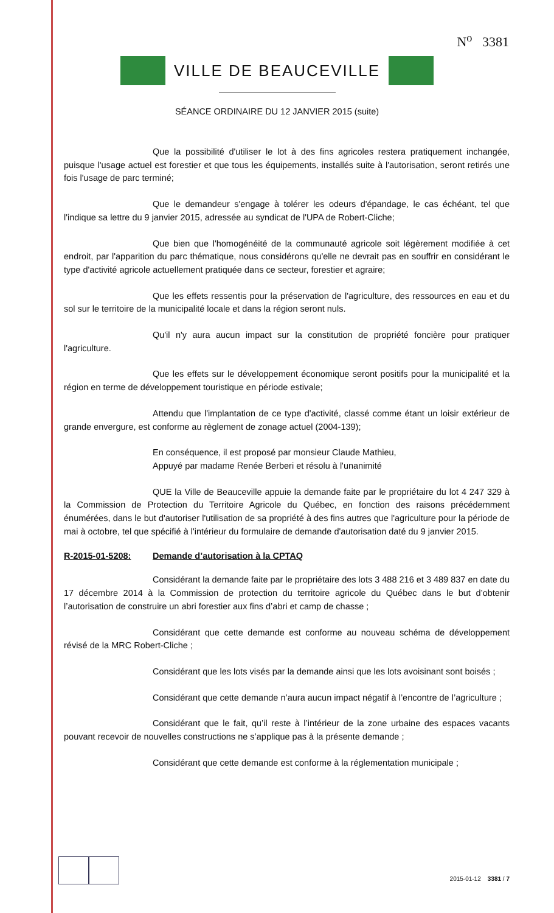N<sup>o</sup> 3381
VILLE DE BEAUCEVILLE
SÉANCE ORDINAIRE DU 12 JANVIER 2015 (suite)
Que la possibilité d'utiliser le lot à des fins agricoles restera pratiquement inchangée, puisque l'usage actuel est forestier et que tous les équipements, installés suite à l'autorisation, seront retirés une fois l'usage de parc terminé;
Que le demandeur s'engage à tolérer les odeurs d'épandage, le cas échéant, tel que l'indique sa lettre du 9 janvier 2015, adressée au syndicat de l'UPA de Robert-Cliche;
Que bien que l'homogénéité de la communauté agricole soit légèrement modifiée à cet endroit, par l'apparition du parc thématique, nous considérons qu'elle ne devrait pas en souffrir en considérant le type d'activité agricole actuellement pratiquée dans ce secteur, forestier et agraire;
Que les effets ressentis pour la préservation de l'agriculture, des ressources en eau et du sol sur le territoire de la municipalité locale et dans la région seront nuls.
Qu'il n'y aura aucun impact sur la constitution de propriété foncière pour pratiquer l'agriculture.
Que les effets sur le développement économique seront positifs pour la municipalité et la région en terme de développement touristique en période estivale;
Attendu que l'implantation de ce type d'activité, classé comme étant un loisir extérieur de grande envergure, est conforme au règlement de zonage actuel (2004-139);
En conséquence, il est proposé par monsieur Claude Mathieu,
Appuyé par madame Renée Berberi et résolu à l'unanimité
QUE la Ville de Beauceville appuie la demande faite par le propriétaire du lot 4 247 329 à la Commission de Protection du Territoire Agricole du Québec, en fonction des raisons précédemment énumérées, dans le but d'autoriser l'utilisation de sa propriété à des fins autres que l'agriculture pour la période de mai à octobre, tel que spécifié à l'intérieur du formulaire de demande d'autorisation daté du 9 janvier 2015.
R-2015-01-5208: Demande d’autorisation à la CPTAQ
Considérant la demande faite par le propriétaire des lots 3 488 216 et 3 489 837 en date du 17 décembre 2014 à la Commission de protection du territoire agricole du Québec dans le but d’obtenir l’autorisation de construire un abri forestier aux fins d’abri et camp de chasse ;
Considérant que cette demande est conforme au nouveau schéma de développement révisé de la MRC Robert-Cliche ;
Considérant que les lots visés par la demande ainsi que les lots avoisinant sont boisés ;
Considérant que cette demande n’aura aucun impact négatif à l’encontre de l’agriculture ;
Considérant que le fait, qu’il reste à l’intérieur de la zone urbaine des espaces vacants pouvant recevoir de nouvelles constructions ne s’applique pas à la présente demande ;
Considérant que cette demande est conforme à la réglementation municipale ;
2015-01-12 3381 / 7